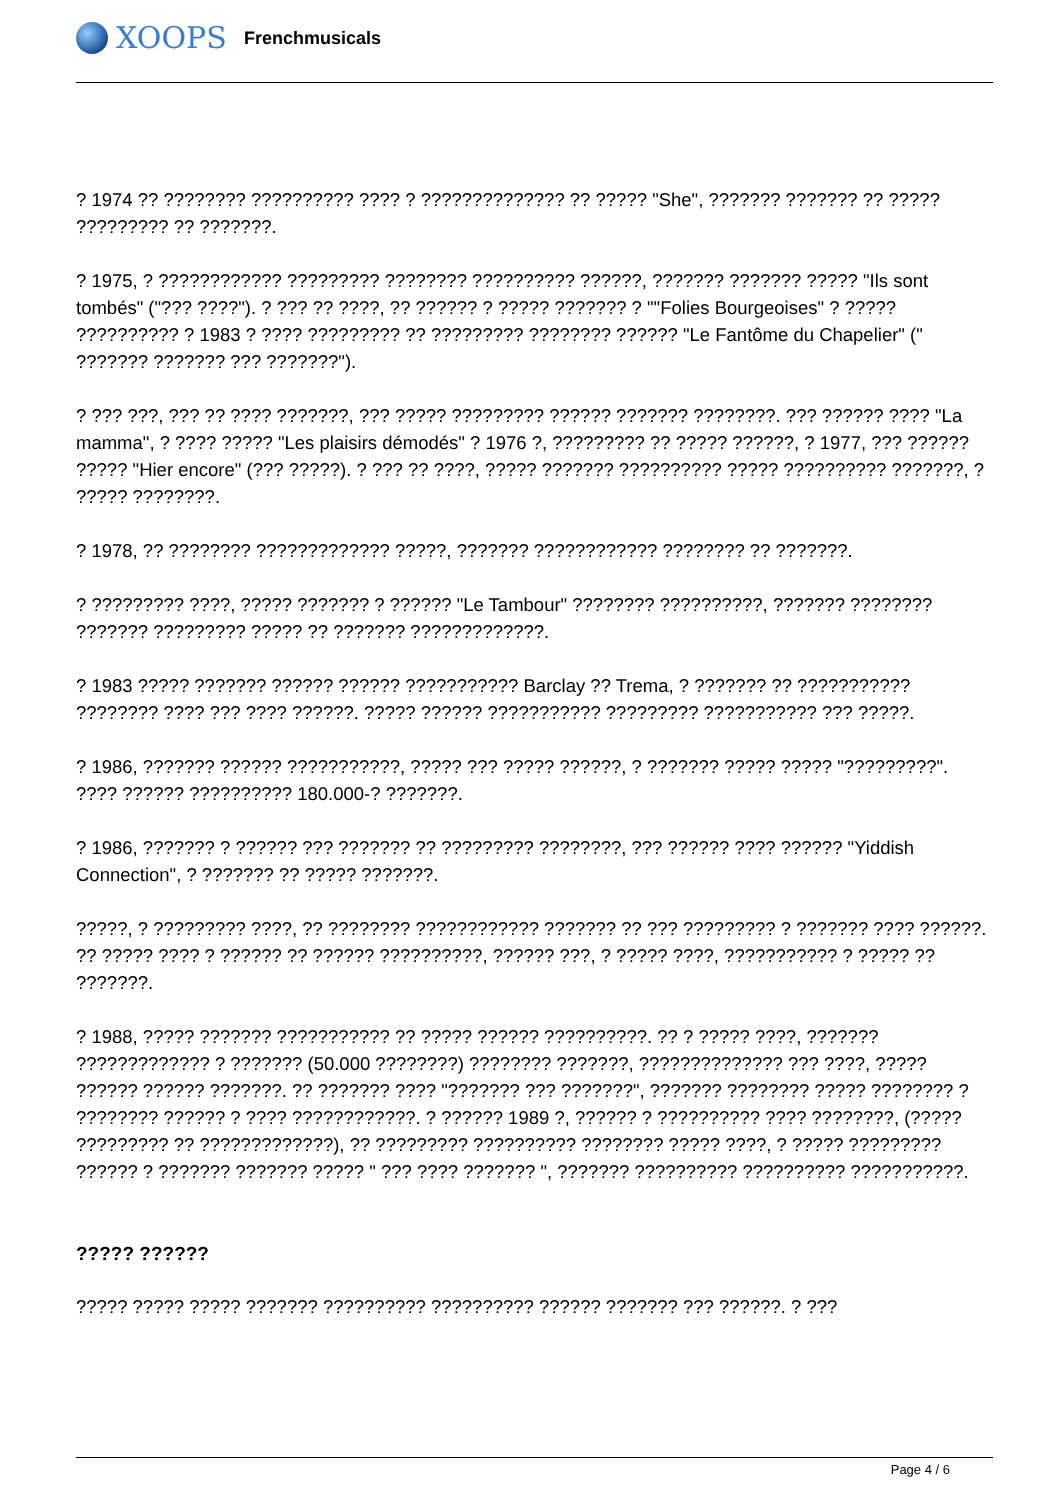XOOPS
Frenchmusicals
? 1974 ?? ???????? ?????????? ???? ? ?????????????? ?? ????? "She", ??????? ??????? ?? ????? ????????? ?? ???????.
? 1975, ? ???????????? ????????? ???????? ?????????? ??????, ??????? ??????? ????? "Ils sont tombés" ("??? ????"). ? ??? ?? ????, ?? ?????? ? ????? ??????? ? ""Folies Bourgeoises" ? ????? ?????????? ? 1983 ? ???? ????????? ?? ????????? ???????? ?????? "Le Fantôme du Chapelier" (" ??????? ??????? ??? ???????").
? ??? ???, ??? ?? ???? ???????, ??? ????? ????????? ?????? ??????? ????????. ??? ?????? ???? "La mamma", ? ???? ????? "Les plaisirs démodés" ? 1976 ?, ????????? ?? ????? ??????, ? 1977, ??? ?????? ????? "Hier encore" (??? ?????). ? ??? ?? ????, ????? ??????? ?????????? ????? ?????????? ???????, ? ????? ????????.
? 1978, ?? ???????? ????????????? ?????, ??????? ???????????? ???????? ?? ???????.
? ????????? ????, ????? ??????? ? ?????? "Le Tambour" ???????? ??????????, ??????? ???????? ??????? ????????? ????? ?? ??????? ?????????????.
? 1983 ????? ??????? ?????? ?????? ??????????? Barclay ?? Trema, ? ??????? ?? ??????????? ???????? ???? ??? ???? ??????. ????? ?????? ??????????? ????????? ??????????? ??? ?????.
? 1986, ??????? ?????? ???????????, ????? ??? ????? ??????, ? ??????? ????? ????? "?????????". ???? ?????? ?????????? 180.000-? ???????.
? 1986, ??????? ? ?????? ??? ??????? ?? ????????? ????????, ??? ?????? ???? ?????? "Yiddish Connection", ? ??????? ?? ????? ???????.
?????, ? ????????? ????, ?? ???????? ???????????? ??????? ?? ??? ????????? ? ??????? ???? ??????. ?? ????? ???? ? ?????? ?? ?????? ??????????, ?????? ???, ? ????? ????, ??????????? ? ????? ?? ???????.
? 1988, ????? ??????? ??????????? ?? ????? ?????? ??????????. ?? ? ????? ????, ??????? ????????????? ? ??????? (50.000 ????????) ???????? ???????, ?????????????? ??? ????, ????? ?????? ?????? ???????. ?? ??????? ???? "??????? ??? ???????", ??????? ???????? ????? ???????? ? ???????? ?????? ? ???? ????????????. ? ?????? 1989 ?, ?????? ? ?????????? ???? ????????, (????? ????????? ?? ?????????????), ?? ????????? ?????????? ???????? ????? ????, ? ????? ????????? ?????? ? ??????? ??????? ????? " ??? ???? ??????? ", ??????? ?????????? ?????????? ???????????.
????? ??????
????? ????? ????? ??????? ?????????? ?????????? ?????? ??????? ??? ??????. ? ???
Page 4 / 6